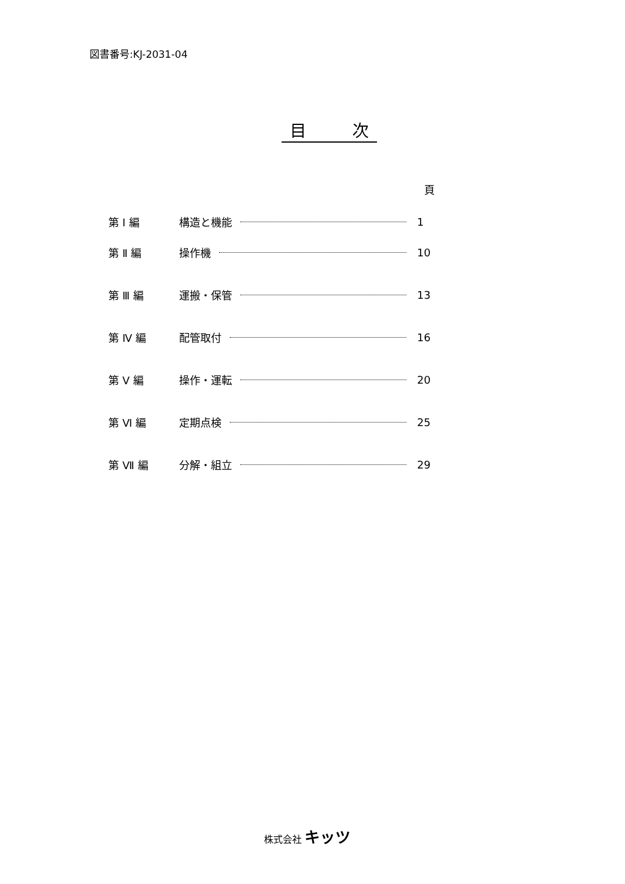図書番号:KJ-2031-04
目 次
頁
第 Ⅰ 編 構造と機能 1
第 Ⅱ 編 操作機 10
第 Ⅲ 編 運搬・保管 13
第 Ⅳ 編 配管取付 16
第 Ⅴ 編 操作・運転 20
第 Ⅵ 編 定期点検 25
第 Ⅶ 編 分解・組立 29
株式会社 キッツ